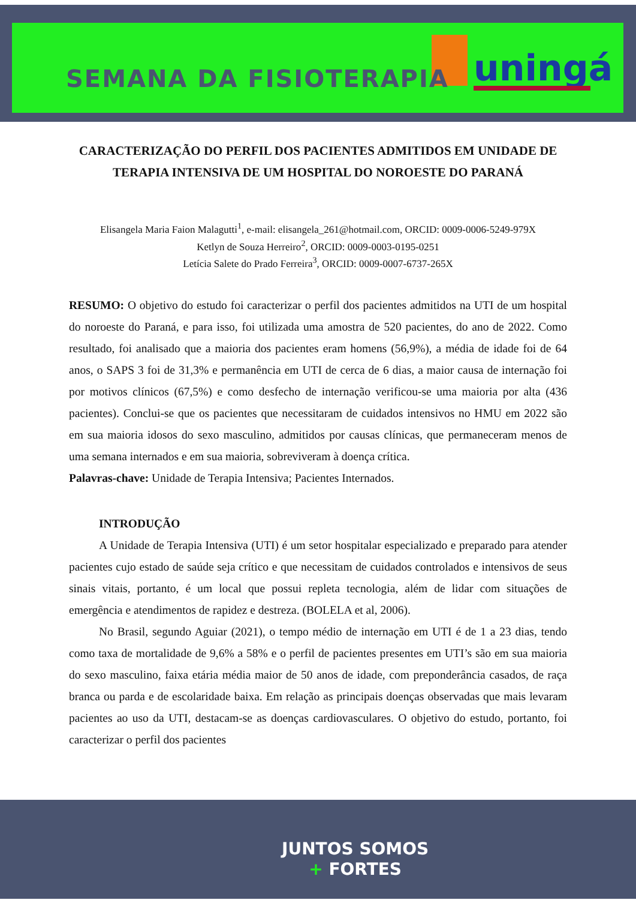SEMANA DA FISIOTERAPIA uningá
CARACTERIZAÇÃO DO PERFIL DOS PACIENTES ADMITIDOS EM UNIDADE DE TERAPIA INTENSIVA DE UM HOSPITAL DO NOROESTE DO PARANÁ
Elisangela Maria Faion Malagutti<sup>1</sup>, e-mail: elisangela_261@hotmail.com, ORCID: 0009-0006-5249-979X
Ketlyn de Souza Herreiro<sup>2</sup>, ORCID: 0009-0003-0195-0251
Letícia Salete do Prado Ferreira<sup>3</sup>, ORCID: 0009-0007-6737-265X
RESUMO: O objetivo do estudo foi caracterizar o perfil dos pacientes admitidos na UTI de um hospital do noroeste do Paraná, e para isso, foi utilizada uma amostra de 520 pacientes, do ano de 2022. Como resultado, foi analisado que a maioria dos pacientes eram homens (56,9%), a média de idade foi de 64 anos, o SAPS 3 foi de 31,3% e permanência em UTI de cerca de 6 dias, a maior causa de internação foi por motivos clínicos (67,5%) e como desfecho de internação verificou-se uma maioria por alta (436 pacientes). Conclui-se que os pacientes que necessitaram de cuidados intensivos no HMU em 2022 são em sua maioria idosos do sexo masculino, admitidos por causas clínicas, que permaneceram menos de uma semana internados e em sua maioria, sobreviveram à doença crítica.
Palavras-chave: Unidade de Terapia Intensiva; Pacientes Internados.
INTRODUÇÃO
A Unidade de Terapia Intensiva (UTI) é um setor hospitalar especializado e preparado para atender pacientes cujo estado de saúde seja crítico e que necessitam de cuidados controlados e intensivos de seus sinais vitais, portanto, é um local que possui repleta tecnologia, além de lidar com situações de emergência e atendimentos de rapidez e destreza. (BOLELA et al, 2006).
No Brasil, segundo Aguiar (2021), o tempo médio de internação em UTI é de 1 a 23 dias, tendo como taxa de mortalidade de 9,6% a 58% e o perfil de pacientes presentes em UTI’s são em sua maioria do sexo masculino, faixa etária média maior de 50 anos de idade, com preponderância casados, de raça branca ou parda e de escolaridade baixa. Em relação as principais doenças observadas que mais levaram pacientes ao uso da UTI, destacam-se as doenças cardiovasculares. O objetivo do estudo, portanto, foi caracterizar o perfil dos pacientes
JUNTOS SOMOS
+ FORTES